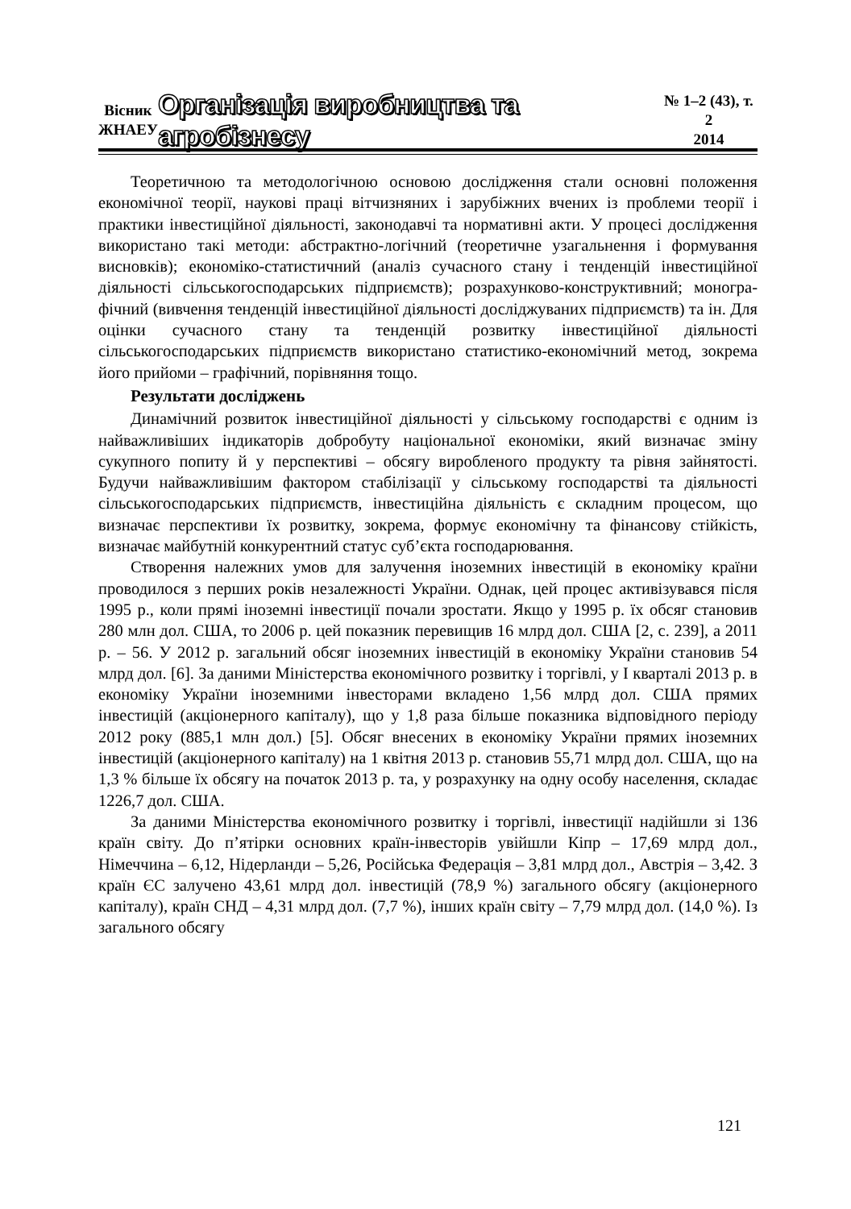Вісник
ЖНАЕУ
Організація виробництва та агробізнесу
№ 1–2 (43), т. 2
2014
Теоретичною та методологічною основою дослідження стали основні положення економічної теорії, наукові праці вітчизняних і зарубіжних вчених із проблеми теорії і практики інвестиційної діяльності, законодавчі та нормативні акти. У процесі дослідження використано такі методи: абстрактно-логічний (теоретичне узагальнення і формування висновків); економіко-статистичний (аналіз сучасного стану і тенденцій інвестиційної діяльності сільськогосподарських підприємств); розрахунково-конструктивний; моногра-фічний (вивчення тенденцій інвестиційної діяльності досліджуваних підприємств) та ін. Для оцінки сучасного стану та тенденцій розвитку інвестиційної діяльності сільськогосподарських підприємств використано статистико-економічний метод, зокрема його прийоми – графічний, порівняння тощо.
Результати досліджень
Динамічний розвиток інвестиційної діяльності у сільському господарстві є одним із найважливіших індикаторів добробуту національної економіки, який визначає зміну сукупного попиту й у перспективі – обсягу виробленого продукту та рівня зайнятості. Будучи найважливішим фактором стабілізації у сільському господарстві та діяльності сільськогосподарських підприємств, інвестиційна діяльність є складним процесом, що визначає перспективи їх розвитку, зокрема, формує економічну та фінансову стійкість, визначає майбутній конкурентний статус суб’єкта господарювання.
Створення належних умов для залучення іноземних інвестицій в економіку країни проводилося з перших років незалежності України. Однак, цей процес активізувався після 1995 р., коли прямі іноземні інвестиції почали зростати. Якщо у 1995 р. їх обсяг становив 280 млн дол. США, то 2006 р. цей показник перевищив 16 млрд дол. США [2, с. 239], а 2011 р. – 56. У 2012 р. загальний обсяг іноземних інвестицій в економіку України становив 54 млрд дол. [6]. За даними Міністерства економічного розвитку і торгівлі, у І кварталі 2013 р. в економіку України іноземними інвесторами вкладено 1,56 млрд дол. США прямих інвестицій (акціонерного капіталу), що у 1,8 раза більше показника відповідного періоду 2012 року (885,1 млн дол.) [5]. Обсяг внесених в економіку України прямих іноземних інвестицій (акціонерного капіталу) на 1 квітня 2013 р. становив 55,71 млрд дол. США, що на 1,3 % більше їх обсягу на початок 2013 р. та, у розрахунку на одну особу населення, складає 1226,7 дол. США.
За даними Міністерства економічного розвитку і торгівлі, інвестиції надійшли зі 136 країн світу. До п’ятірки основних країн-інвесторів увійшли Кіпр – 17,69 млрд дол., Німеччина – 6,12, Нідерланди – 5,26, Російська Федерація – 3,81 млрд дол., Австрія – 3,42. З країн ЄС залучено 43,61 млрд дол. інвестицій (78,9 %) загального обсягу (акціонерного капіталу), країн СНД – 4,31 млрд дол. (7,7 %), інших країн світу – 7,79 млрд дол. (14,0 %). Із загального обсягу
121